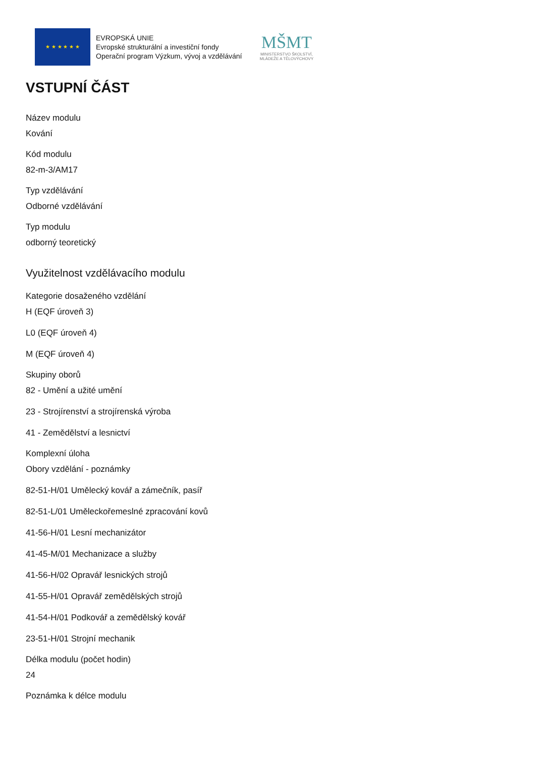★ ★ ★ ★ ★ ★
EVROPSKÁ UNIE
Evropské strukturální a investiční fondy
Operační program Výzkum, vývoj a vzdělávání
MŠMT
MINISTERSTVO ŠKOLSTVÍ,
MLÁDEŽE A TĚLOVÝCHOVY
VSTUPNÍ ČÁST
Název modulu
Kování
Kód modulu
82-m-3/AM17
Typ vzdělávání
Odborné vzdělávání
Typ modulu
odborný teoretický
Využitelnost vzdělávacího modulu
Kategorie dosaženého vzdělání
H (EQF úroveň 3)
L0 (EQF úroveň 4)
M (EQF úroveň 4)
Skupiny oborů
82 - Umění a užité umění
23 - Strojírenství a strojírenská výroba
41 - Zemědělství a lesnictví
Komplexní úloha
Obory vzdělání - poznámky
82-51-H/01 Umělecký kovář a zámečník, pasíř
82-51-L/01 Uměleckořemeslné zpracování kovů
41-56-H/01 Lesní mechanizátor
41-45-M/01 Mechanizace a služby
41-56-H/02 Opravář lesnických strojů
41-55-H/01 Opravář zemědělských strojů
41-54-H/01 Podkovář a zemědělský kovář
23-51-H/01 Strojní mechanik
Délka modulu (počet hodin)
24
Poznámka k délce modulu